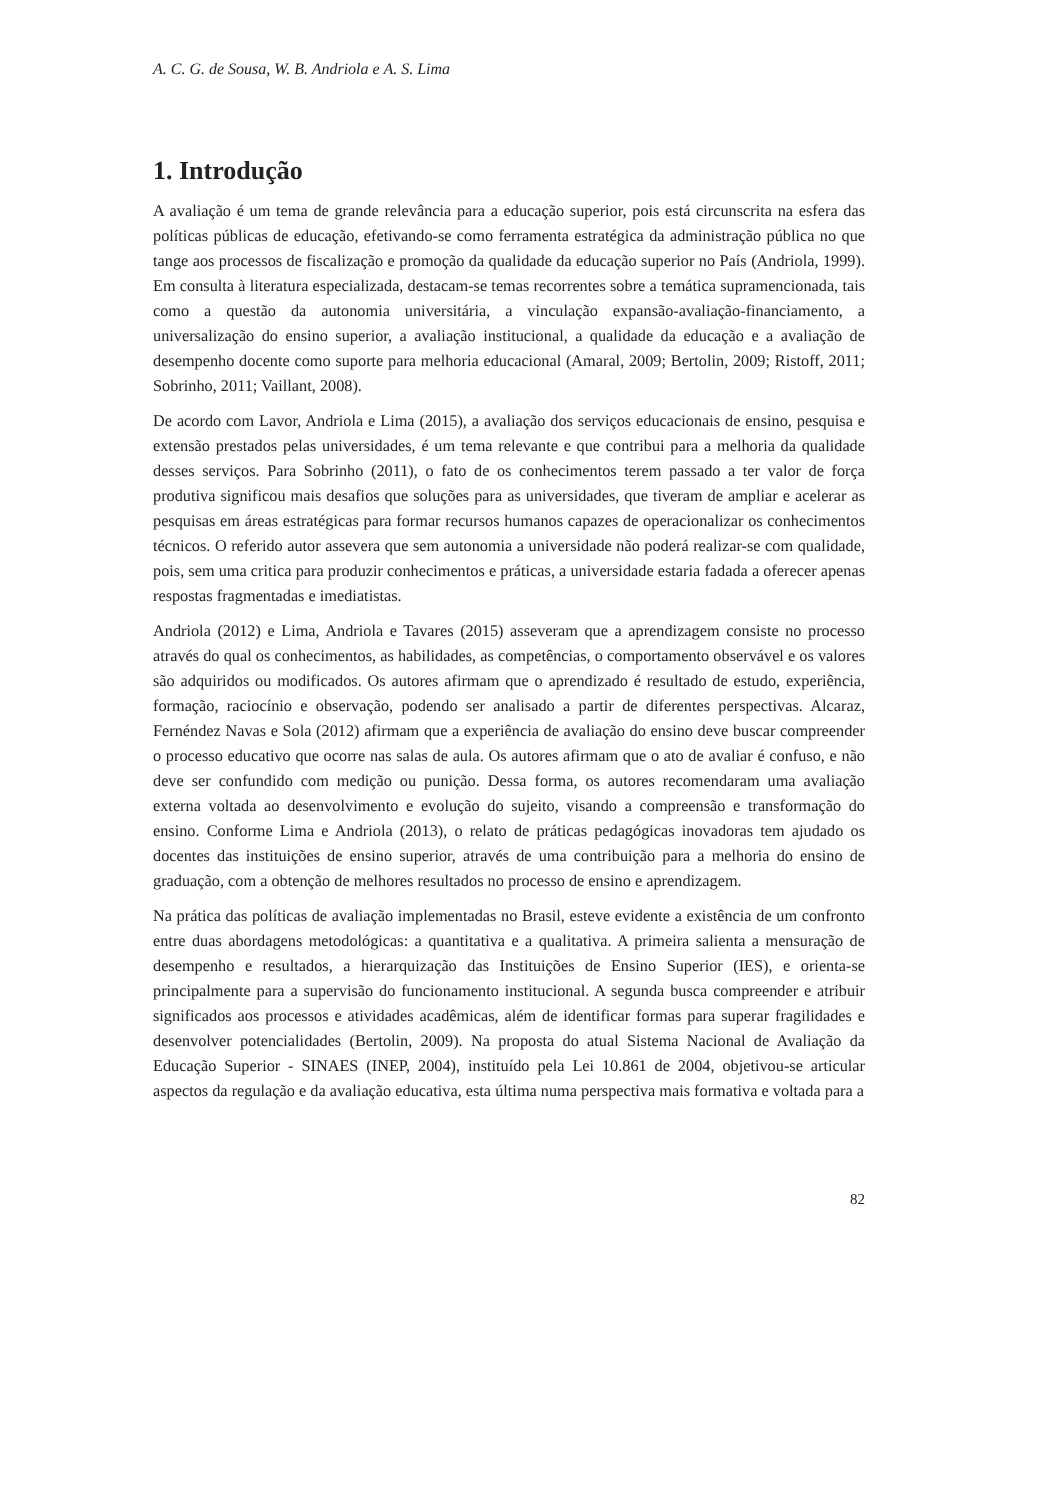A. C. G. de Sousa, W. B. Andriola e A. S. Lima
1. Introdução
A avaliação é um tema de grande relevância para a educação superior, pois está circunscrita na esfera das políticas públicas de educação, efetivando-se como ferramenta estratégica da administração pública no que tange aos processos de fiscalização e promoção da qualidade da educação superior no País (Andriola, 1999). Em consulta à literatura especializada, destacam-se temas recorrentes sobre a temática supramencionada, tais como a questão da autonomia universitária, a vinculação expansão-avaliação-financiamento, a universalização do ensino superior, a avaliação institucional, a qualidade da educação e a avaliação de desempenho docente como suporte para melhoria educacional (Amaral, 2009; Bertolin, 2009; Ristoff, 2011; Sobrinho, 2011; Vaillant, 2008).
De acordo com Lavor, Andriola e Lima (2015), a avaliação dos serviços educacionais de ensino, pesquisa e extensão prestados pelas universidades, é um tema relevante e que contribui para a melhoria da qualidade desses serviços. Para Sobrinho (2011), o fato de os conhecimentos terem passado a ter valor de força produtiva significou mais desafios que soluções para as universidades, que tiveram de ampliar e acelerar as pesquisas em áreas estratégicas para formar recursos humanos capazes de operacionalizar os conhecimentos técnicos. O referido autor assevera que sem autonomia a universidade não poderá realizar-se com qualidade, pois, sem uma critica para produzir conhecimentos e práticas, a universidade estaria fadada a oferecer apenas respostas fragmentadas e imediatistas.
Andriola (2012) e Lima, Andriola e Tavares (2015) asseveram que a aprendizagem consiste no processo através do qual os conhecimentos, as habilidades, as competências, o comportamento observável e os valores são adquiridos ou modificados. Os autores afirmam que o aprendizado é resultado de estudo, experiência, formação, raciocínio e observação, podendo ser analisado a partir de diferentes perspectivas. Alcaraz, Fernéndez Navas e Sola (2012) afirmam que a experiência de avaliação do ensino deve buscar compreender o processo educativo que ocorre nas salas de aula. Os autores afirmam que o ato de avaliar é confuso, e não deve ser confundido com medição ou punição. Dessa forma, os autores recomendaram uma avaliação externa voltada ao desenvolvimento e evolução do sujeito, visando a compreensão e transformação do ensino. Conforme Lima e Andriola (2013), o relato de práticas pedagógicas inovadoras tem ajudado os docentes das instituições de ensino superior, através de uma contribuição para a melhoria do ensino de graduação, com a obtenção de melhores resultados no processo de ensino e aprendizagem.
Na prática das políticas de avaliação implementadas no Brasil, esteve evidente a existência de um confronto entre duas abordagens metodológicas: a quantitativa e a qualitativa. A primeira salienta a mensuração de desempenho e resultados, a hierarquização das Instituições de Ensino Superior (IES), e orienta-se principalmente para a supervisão do funcionamento institucional. A segunda busca compreender e atribuir significados aos processos e atividades acadêmicas, além de identificar formas para superar fragilidades e desenvolver potencialidades (Bertolin, 2009). Na proposta do atual Sistema Nacional de Avaliação da Educação Superior - SINAES (INEP, 2004), instituído pela Lei 10.861 de 2004, objetivou-se articular aspectos da regulação e da avaliação educativa, esta última numa perspectiva mais formativa e voltada para a
82